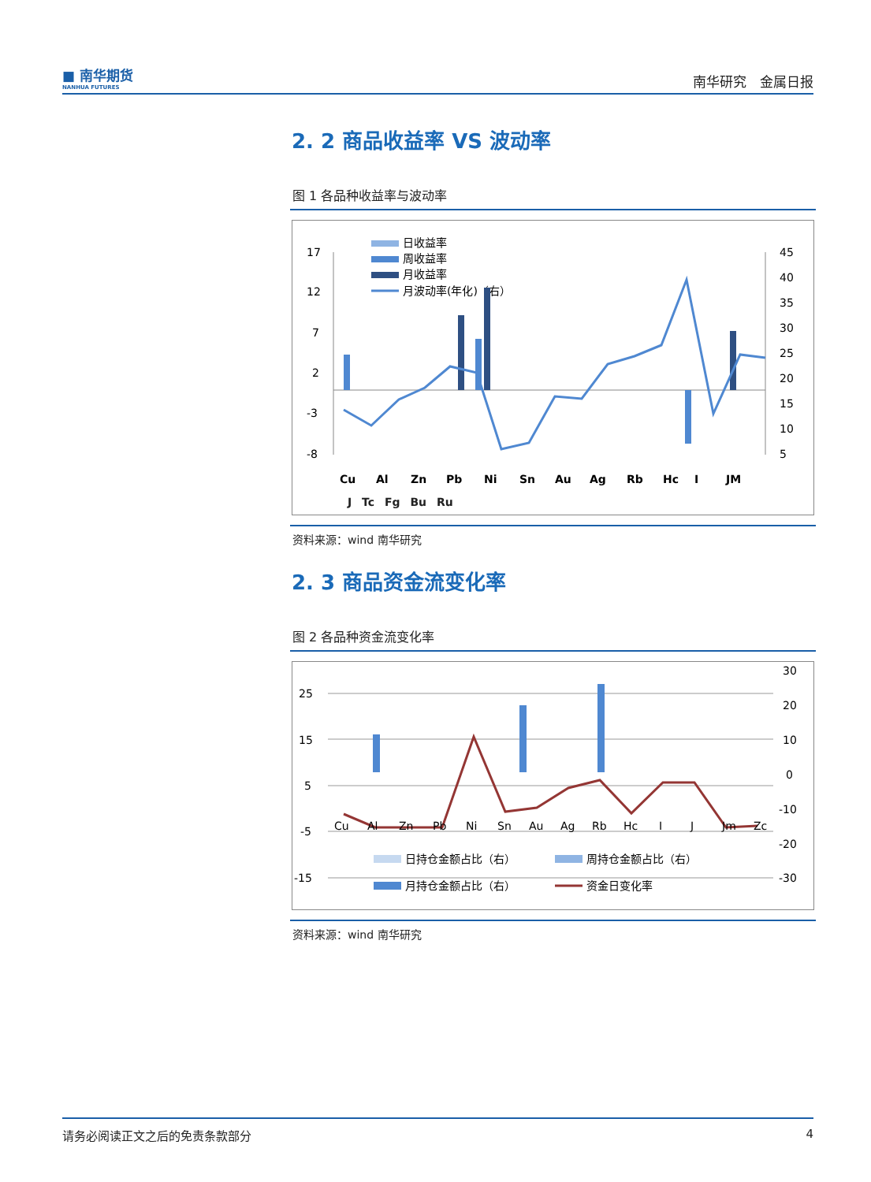■ 南华期货
NANHUA FUTURES
南华研究　金属日报
2. 2 商品收益率 VS 波动率
图 1 各品种收益率与波动率
17
12
7
2
-3
-8
45
40
35
30
25
20
15
10
5
日收益率
周收益率
月收益率
月波动率(年化)（右）
Cu
Al
Zn
Pb
Ni
Sn
Au
Ag
Rb
Hc
I
JM
J
J Tc Fg Bu Ru
资料来源：wind 南华研究
2. 3 商品资金流变化率
图 2 各品种资金流变化率
25
15
5
-5
-15
30
20
10
0
-10
-20
-30
Cu
Al
Zn
Pb
Ni
Sn
Au
Ag
Rb
Hc
I
J
Jm
Zc
日持仓金额占比（右）
周持仓金额占比（右）
月持仓金额占比（右）
资金日变化率
资料来源：wind 南华研究
请务必阅读正文之后的免责条款部分 4